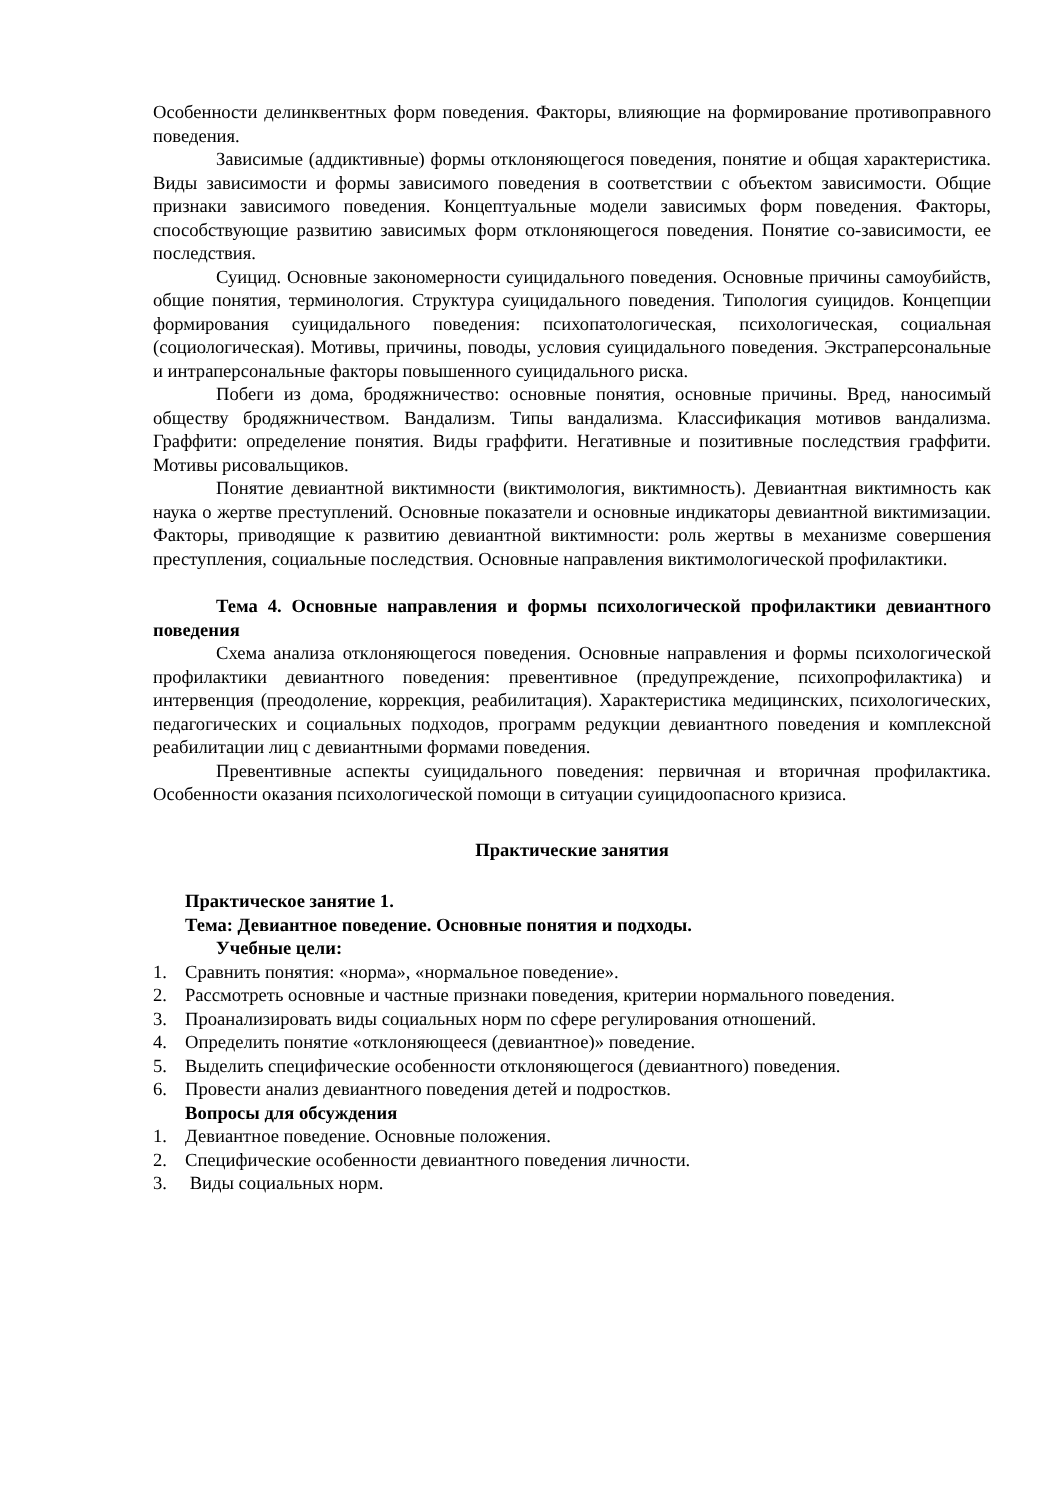Особенности делинквентных форм поведения. Факторы, влияющие на формирование противоправного поведения.
Зависимые (аддиктивные) формы отклоняющегося поведения, понятие и общая характеристика. Виды зависимости и формы зависимого поведения в соответствии с объектом зависимости. Общие признаки зависимого поведения. Концептуальные модели зависимых форм поведения. Факторы, способствующие развитию зависимых форм отклоняющегося поведения. Понятие со-зависимости, ее последствия.
Суицид. Основные закономерности суицидального поведения. Основные причины самоубийств, общие понятия, терминология. Структура суицидального поведения. Типология суицидов. Концепции формирования суицидального поведения: психопатологическая, психологическая, социальная (социологическая). Мотивы, причины, поводы, условия суицидального поведения. Экстраперсональные и интраперсональные факторы повышенного суицидального риска.
Побеги из дома, бродяжничество: основные понятия, основные причины. Вред, наносимый обществу бродяжничеством. Вандализм. Типы вандализма. Классификация мотивов вандализма. Граффити: определение понятия. Виды граффити. Негативные и позитивные последствия граффити. Мотивы рисовальщиков.
Понятие девиантной виктимности (виктимология, виктимность). Девиантная виктимность как наука о жертве преступлений. Основные показатели и основные индикаторы девиантной виктимизации. Факторы, приводящие к развитию девиантной виктимности: роль жертвы в механизме совершения преступления, социальные последствия. Основные направления виктимологической профилактики.
Тема 4. Основные направления и формы психологической профилактики девиантного поведения
Схема анализа отклоняющегося поведения. Основные направления и формы психологической профилактики девиантного поведения: превентивное (предупреждение, психопрофилактика) и интервенция (преодоление, коррекция, реабилитация). Характеристика медицинских, психологических, педагогических и социальных подходов, программ редукции девиантного поведения и комплексной реабилитации лиц с девиантными формами поведения.
Превентивные аспекты суицидального поведения: первичная и вторичная профилактика. Особенности оказания психологической помощи в ситуации суицидоопасного кризиса.
Практические занятия
Практическое занятие 1.
Тема: Девиантное поведение. Основные понятия и подходы.
Учебные цели:
1. Сравнить понятия: «норма», «нормальное поведение».
2. Рассмотреть основные и частные признаки поведения, критерии нормального поведения.
3. Проанализировать виды социальных норм по сфере регулирования отношений.
4. Определить понятие «отклоняющееся (девиантное)» поведение.
5. Выделить специфические особенности отклоняющегося (девиантного) поведения.
6. Провести анализ девиантного поведения детей и подростков.
Вопросы для обсуждения
1. Девиантное поведение. Основные положения.
2. Специфические особенности девиантного поведения личности.
3. Виды социальных норм.